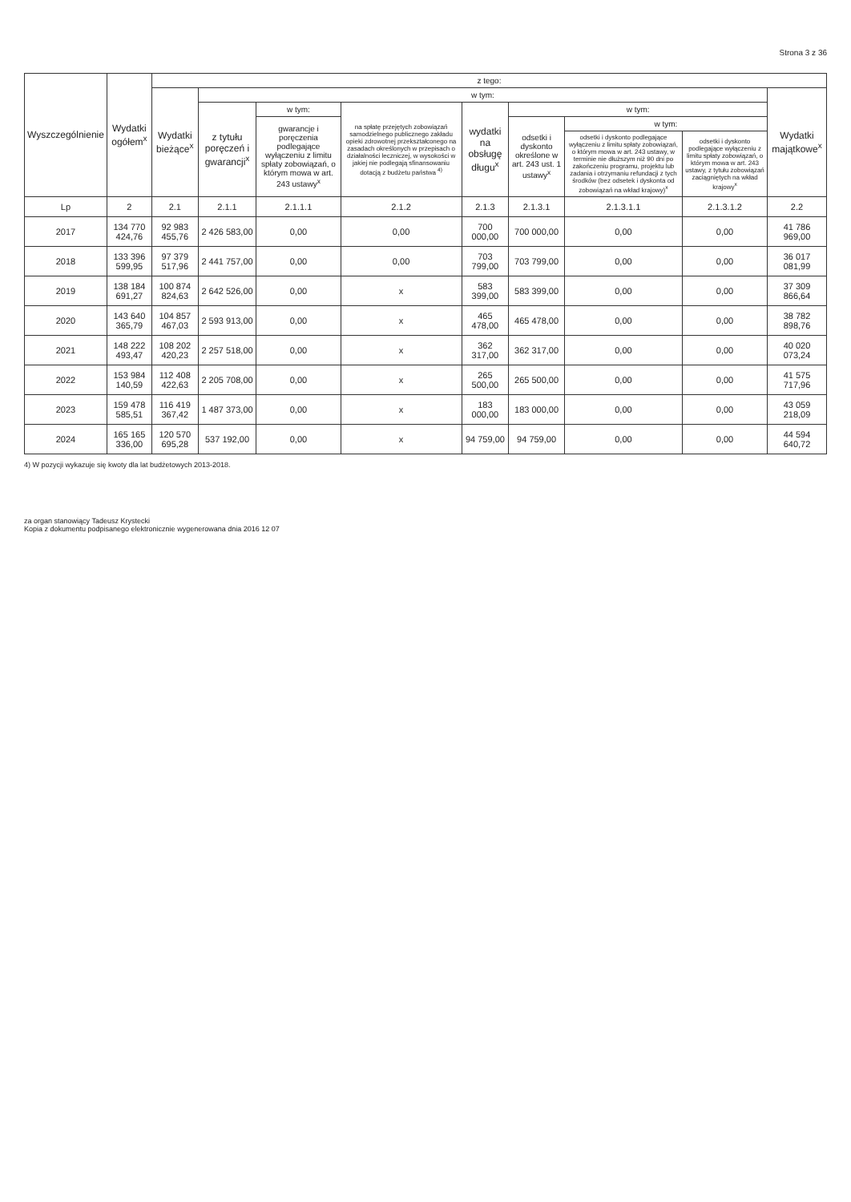Strona 3 z 36
| Wyszczególnienie | Wydatki ogółem<sup>x</sup> | z tego: | | | | | | | | |
| --- | --- | --- | --- | --- | --- | --- | --- | --- | --- | --- |
| | | Wydatki bieżące<sup>x</sup> | w tym: | | | | | | | Wydatki majątkowe<sup>x</sup> |
| | | | z tytułu poręczeń i gwarancji<sup>x</sup> | w tym: | na spłatę przejętych zobowiązań samodzielnego publicznego zakładu opieki zdrowotnej przekształconego na zasadach określonych w przepisach o działalności leczniczej, w wysokości w jakiej nie podlegają sfinansowaniu dotacją z budżetu państwa <sup>4)</sup> | wydatki na obsługę długu<sup>x</sup> | w tym: | | | |
| | | | | gwarancje i poręczenia podlegające wyłączeniu z limitu spłaty zobowiązań, o którym mowa w art. 243 ustawy<sup>x</sup> | | | odsetki i dyskonto określone w art. 243 ust. 1 ustawy<sup>x</sup> | w tym: | | |
| | | | | | | | | odsetki i dyskonto podlegające wyłączeniu z limitu spłaty zobowiązań, o którym mowa w art. 243 ustawy, w terminie nie dłuższym niż 90 dni po zakończeniu programu, projektu lub zadania i otrzymaniu refundacji z tych środków (bez odsetek i dyskonta od zobowiązań na wkład krajowy)<sup>x</sup> | odsetki i dyskonto podlegające wyłączeniu z limitu spłaty zobowiązań, o którym mowa w art. 243 ustawy, z tytułu zobowiązań zaciągniętych na wkład krajowy<sup>x</sup> | |
| Lp | 2 | 2.1 | 2.1.1 | 2.1.1.1 | 2.1.2 | 2.1.3 | 2.1.3.1 | 2.1.3.1.1 | 2.1.3.1.2 | 2.2 |
| 2017 | 134 770 424,76 | 92 983 455,76 | 2 426 583,00 | 0,00 | 0,00 | 700 000,00 | 700 000,00 | 0,00 | 0,00 | 41 786 969,00 |
| 2018 | 133 396 599,95 | 97 379 517,96 | 2 441 757,00 | 0,00 | 0,00 | 703 799,00 | 703 799,00 | 0,00 | 0,00 | 36 017 081,99 |
| 2019 | 138 184 691,27 | 100 874 824,63 | 2 642 526,00 | 0,00 | x | 583 399,00 | 583 399,00 | 0,00 | 0,00 | 37 309 866,64 |
| 2020 | 143 640 365,79 | 104 857 467,03 | 2 593 913,00 | 0,00 | x | 465 478,00 | 465 478,00 | 0,00 | 0,00 | 38 782 898,76 |
| 2021 | 148 222 493,47 | 108 202 420,23 | 2 257 518,00 | 0,00 | x | 362 317,00 | 362 317,00 | 0,00 | 0,00 | 40 020 073,24 |
| 2022 | 153 984 140,59 | 112 408 422,63 | 2 205 708,00 | 0,00 | x | 265 500,00 | 265 500,00 | 0,00 | 0,00 | 41 575 717,96 |
| 2023 | 159 478 585,51 | 116 419 367,42 | 1 487 373,00 | 0,00 | x | 183 000,00 | 183 000,00 | 0,00 | 0,00 | 43 059 218,09 |
| 2024 | 165 165 336,00 | 120 570 695,28 | 537 192,00 | 0,00 | x | 94 759,00 | 94 759,00 | 0,00 | 0,00 | 44 594 640,72 |
4) W pozycji wykazuje się kwoty dla lat budżetowych 2013-2018.
za organ stanowiący Tadeusz Krystecki
Kopia z dokumentu podpisanego elektronicznie wygenerowana dnia 2016 12 07